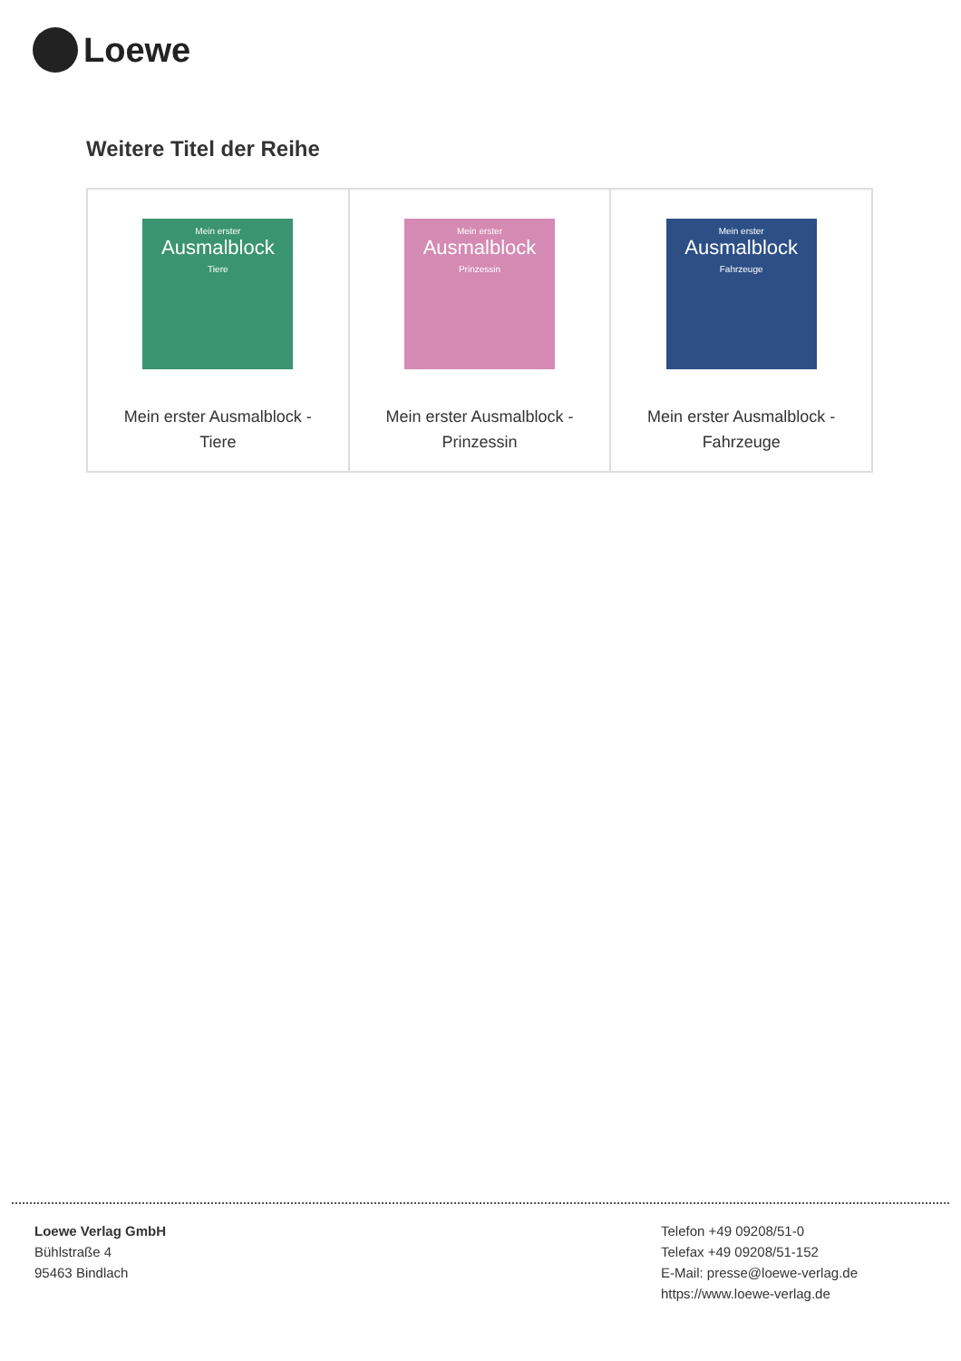Loewe
Weitere Titel der Reihe
| Mein erster Ausmalblock Tiere Mein erster Ausmalblock - Tiere | Mein erster Ausmalblock Prinzessin Mein erster Ausmalblock - Prinzessin | Mein erster Ausmalblock Fahrzeuge Mein erster Ausmalblock - Fahrzeuge |
Loewe Verlag GmbH
Bühlstraße 4
95463 Bindlach
Telefon +49 09208/51-0
Telefax +49 09208/51-152
E-Mail: presse@loewe-verlag.de
https://www.loewe-verlag.de